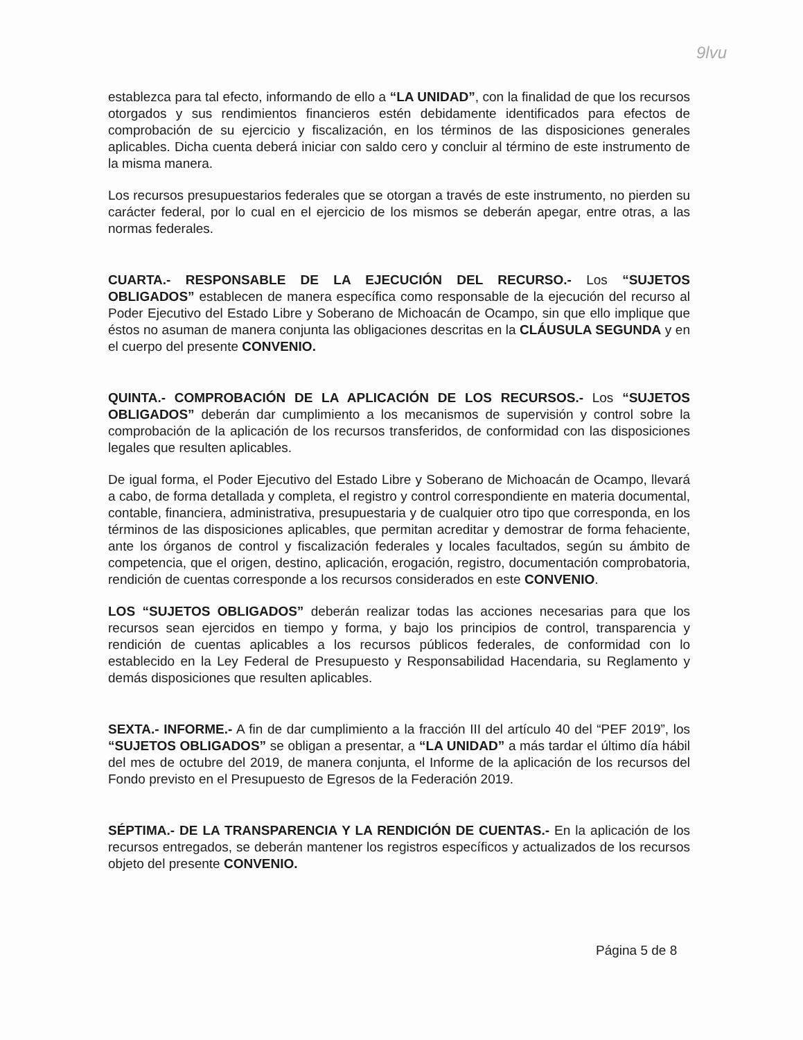9lvu
establezca para tal efecto, informando de ello a “LA UNIDAD”, con la finalidad de que los recursos otorgados y sus rendimientos financieros estén debidamente identificados para efectos de comprobación de su ejercicio y fiscalización, en los términos de las disposiciones generales aplicables. Dicha cuenta deberá iniciar con saldo cero y concluir al término de este instrumento de la misma manera.
Los recursos presupuestarios federales que se otorgan a través de este instrumento, no pierden su carácter federal, por lo cual en el ejercicio de los mismos se deberán apegar, entre otras, a las normas federales.
CUARTA.- RESPONSABLE DE LA EJECUCIÓN DEL RECURSO.- Los “SUJETOS OBLIGADOS” establecen de manera específica como responsable de la ejecución del recurso al Poder Ejecutivo del Estado Libre y Soberano de Michoacán de Ocampo, sin que ello implique que éstos no asuman de manera conjunta las obligaciones descritas en la CLÁUSULA SEGUNDA y en el cuerpo del presente CONVENIO.
QUINTA.- COMPROBACIÓN DE LA APLICACIÓN DE LOS RECURSOS.- Los “SUJETOS OBLIGADOS” deberán dar cumplimiento a los mecanismos de supervisión y control sobre la comprobación de la aplicación de los recursos transferidos, de conformidad con las disposiciones legales que resulten aplicables.
De igual forma, el Poder Ejecutivo del Estado Libre y Soberano de Michoacán de Ocampo, llevará a cabo, de forma detallada y completa, el registro y control correspondiente en materia documental, contable, financiera, administrativa, presupuestaria y de cualquier otro tipo que corresponda, en los términos de las disposiciones aplicables, que permitan acreditar y demostrar de forma fehaciente, ante los órganos de control y fiscalización federales y locales facultados, según su ámbito de competencia, que el origen, destino, aplicación, erogación, registro, documentación comprobatoria, rendición de cuentas corresponde a los recursos considerados en este CONVENIO.
LOS “SUJETOS OBLIGADOS” deberán realizar todas las acciones necesarias para que los recursos sean ejercidos en tiempo y forma, y bajo los principios de control, transparencia y rendición de cuentas aplicables a los recursos públicos federales, de conformidad con lo establecido en la Ley Federal de Presupuesto y Responsabilidad Hacendaria, su Reglamento y demás disposiciones que resulten aplicables.
SEXTA.- INFORME.- A fin de dar cumplimiento a la fracción III del artículo 40 del “PEF 2019”, los “SUJETOS OBLIGADOS” se obligan a presentar, a “LA UNIDAD” a más tardar el último día hábil del mes de octubre del 2019, de manera conjunta, el Informe de la aplicación de los recursos del Fondo previsto en el Presupuesto de Egresos de la Federación 2019.
SÉPTIMA.- DE LA TRANSPARENCIA Y LA RENDICIÓN DE CUENTAS.- En la aplicación de los recursos entregados, se deberán mantener los registros específicos y actualizados de los recursos objeto del presente CONVENIO.
Página 5 de 8